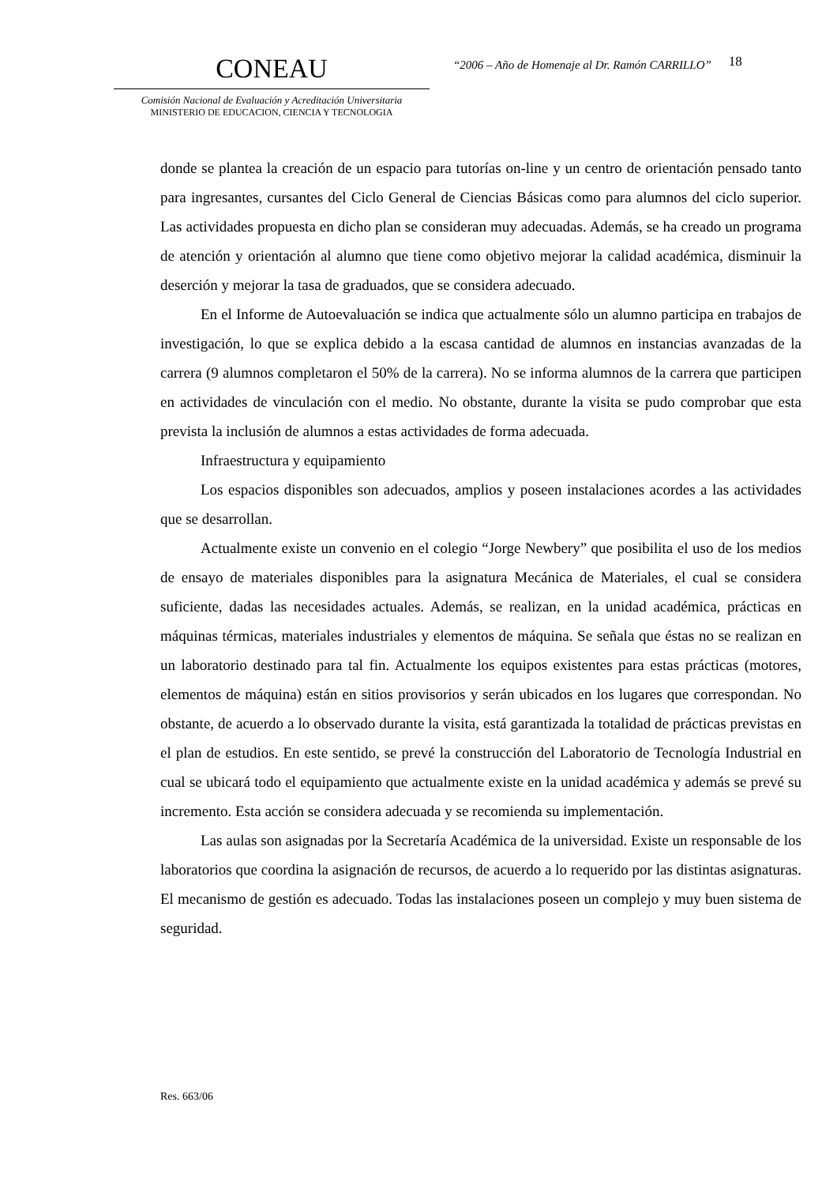CONEAU
Comisión Nacional de Evaluación y Acreditación Universitaria
MINISTERIO DE EDUCACION, CIENCIA Y TECNOLOGIA
“2006 – Año de Homenaje al Dr. Ramón CARRILLO”
18
donde se plantea la creación de un espacio para tutorías on-line y un centro de orientación pensado tanto para ingresantes, cursantes del Ciclo General de Ciencias Básicas como para alumnos del ciclo superior. Las actividades propuesta en dicho plan se consideran muy adecuadas. Además, se ha creado un programa de atención y orientación al alumno que tiene como objetivo mejorar la calidad académica, disminuir la deserción y mejorar la tasa de graduados, que se considera adecuado.
En el Informe de Autoevaluación se indica que actualmente sólo un alumno participa en trabajos de investigación, lo que se explica debido a la escasa cantidad de alumnos en instancias avanzadas de la carrera (9 alumnos completaron el 50% de la carrera). No se informa alumnos de la carrera que participen en actividades de vinculación con el medio. No obstante, durante la visita se pudo comprobar que esta prevista la inclusión de alumnos a estas actividades de forma adecuada.
Infraestructura y equipamiento
Los espacios disponibles son adecuados, amplios y poseen instalaciones acordes a las actividades que se desarrollan.
Actualmente existe un convenio en el colegio “Jorge Newbery” que posibilita el uso de los medios de ensayo de materiales disponibles para la asignatura Mecánica de Materiales, el cual se considera suficiente, dadas las necesidades actuales. Además, se realizan, en la unidad académica, prácticas en máquinas térmicas, materiales industriales y elementos de máquina. Se señala que éstas no se realizan en un laboratorio destinado para tal fin. Actualmente los equipos existentes para estas prácticas (motores, elementos de máquina) están en sitios provisorios y serán ubicados en los lugares que correspondan. No obstante, de acuerdo a lo observado durante la visita, está garantizada la totalidad de prácticas previstas en el plan de estudios. En este sentido, se prevé la construcción del Laboratorio de Tecnología Industrial en cual se ubicará todo el equipamiento que actualmente existe en la unidad académica y además se prevé su incremento. Esta acción se considera adecuada y se recomienda su implementación.
Las aulas son asignadas por la Secretaría Académica de la universidad. Existe un responsable de los laboratorios que coordina la asignación de recursos, de acuerdo a lo requerido por las distintas asignaturas. El mecanismo de gestión es adecuado. Todas las instalaciones poseen un complejo y muy buen sistema de seguridad.
Res. 663/06